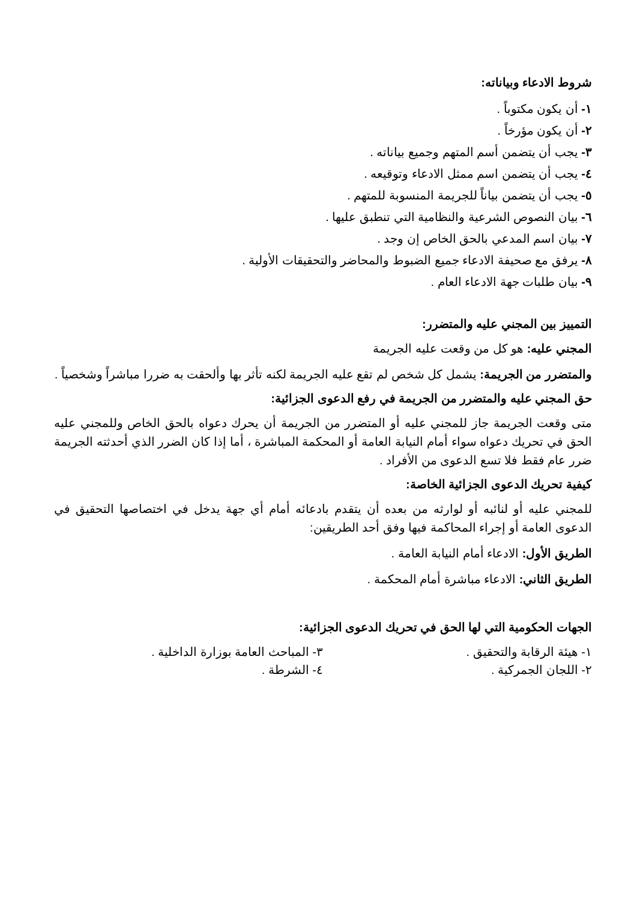شروط الادعاء وبياناته:
١- أن يكون مكتوباً .
٢- أن يكون مؤرخاً .
٣- يجب أن يتضمن أسم المتهم وجميع بياناته .
٤- يجب أن يتضمن اسم ممثل الادعاء وتوقيعه .
٥- يجب أن يتضمن بياناً للجريمة المنسوبة للمتهم .
٦- بيان النصوص الشرعية والنظامية التي تنطبق عليها .
٧- بيان اسم المدعي بالحق الخاص إن وجد .
٨- يرفق مع صحيفة الادعاء جميع الضبوط والمحاضر والتحقيقات الأولية .
٩- بيان طلبات جهة الادعاء العام .
التمييز بين المجني عليه والمتضرر:
المجني عليه: هو كل من وقعت عليه الجريمة
والمتضرر من الجريمة: يشمل كل شخص لم تقع عليه الجريمة لكنه تأثر بها وألحقت به ضررا مباشراً وشخصياً .
حق المجني عليه والمتضرر من الجريمة في رفع الدعوى الجزائية:
متى وقعت الجريمة جاز للمجني عليه أو المتضرر من الجريمة أن يحرك دعواه بالحق الخاص وللمجني عليه الحق في تحريك دعواه سواء أمام النيابة العامة أو المحكمة المباشرة ، أما إذا كان الضرر الذي أحدثته الجريمة ضرر عام فقط فلا تسع الدعوى من الأفراد .
كيفية تحريك الدعوى الجزائية الخاصة:
للمجني عليه أو لنائبه أو لوارثه من بعده أن يتقدم بادعائه أمام أي جهة يدخل في اختصاصها التحقيق في الدعوى العامة أو إجراء المحاكمة فيها وفق أحد الطريقين:
الطريق الأول: الادعاء أمام النيابة العامة .
الطريق الثاني: الادعاء مباشرة أمام المحكمة .
الجهات الحكومية التي لها الحق في تحريك الدعوى الجزائية:
١- هيئة الرقابة والتحقيق .
٣- المباحث العامة بوزارة الداخلية .
٢- اللجان الجمركية .
٤- الشرطة .